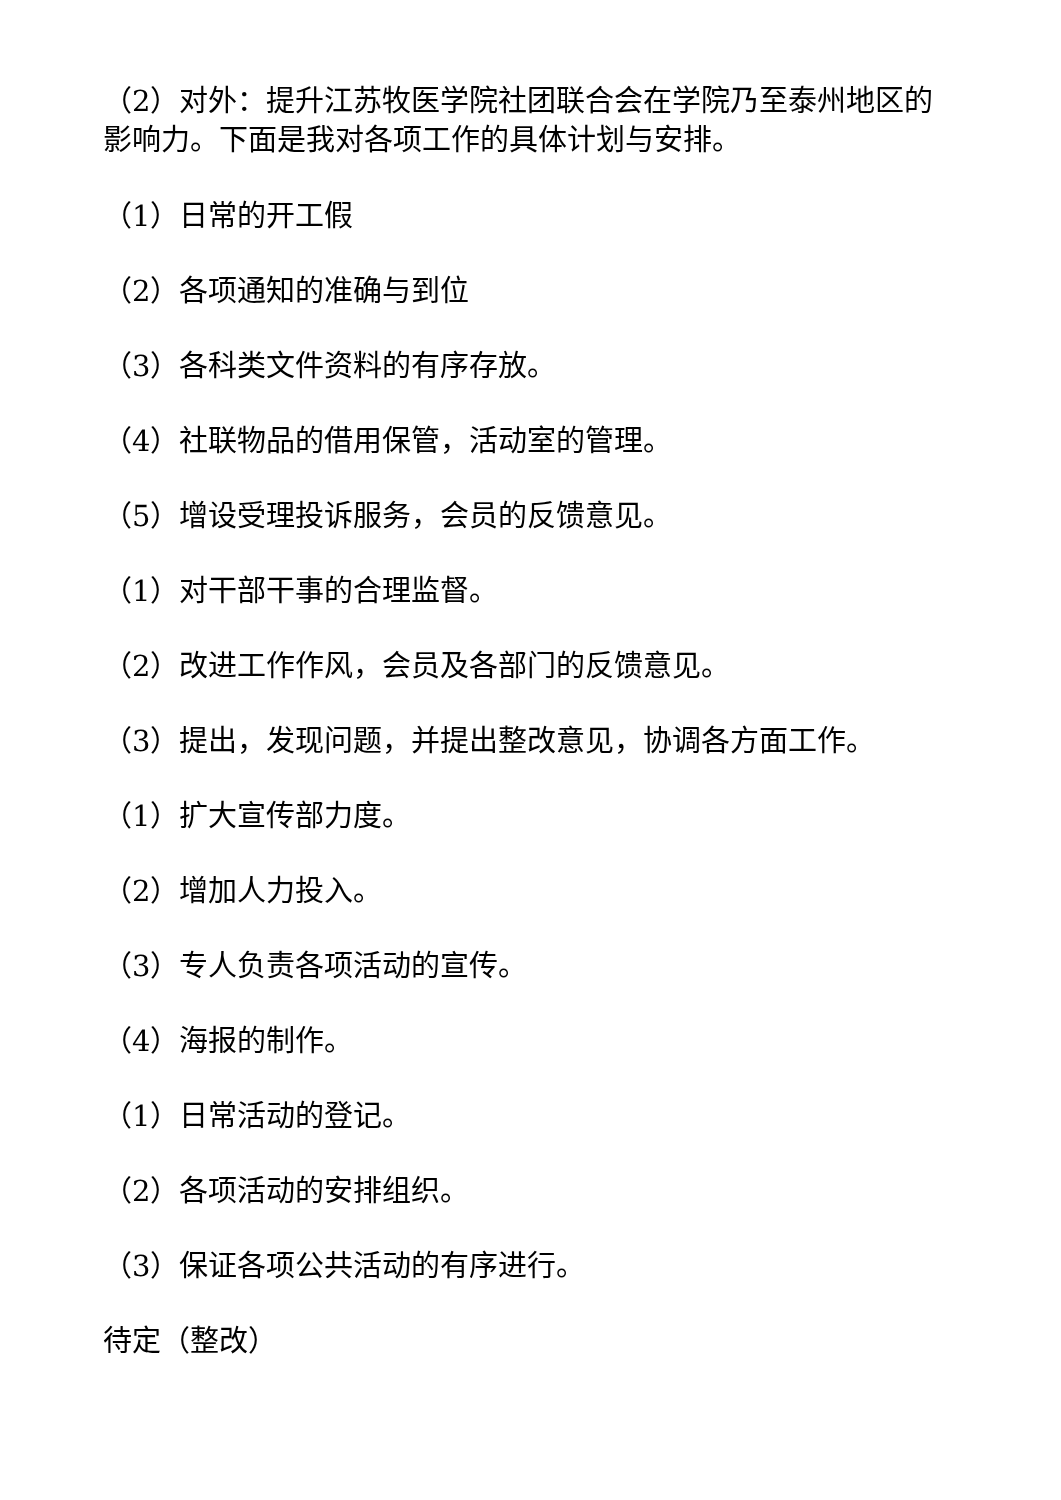（2）对外：提升江苏牧医学院社团联合会在学院乃至泰州地区的影响力。下面是我对各项工作的具体计划与安排。
（1）日常的开工假
（2）各项通知的准确与到位
（3）各科类文件资料的有序存放。
（4）社联物品的借用保管，活动室的管理。
（5）增设受理投诉服务，会员的反馈意见。
（1）对干部干事的合理监督。
（2）改进工作作风，会员及各部门的反馈意见。
（3）提出，发现问题，并提出整改意见，协调各方面工作。
（1）扩大宣传部力度。
（2）增加人力投入。
（3）专人负责各项活动的宣传。
（4）海报的制作。
（1）日常活动的登记。
（2）各项活动的安排组织。
（3）保证各项公共活动的有序进行。
待定（整改）